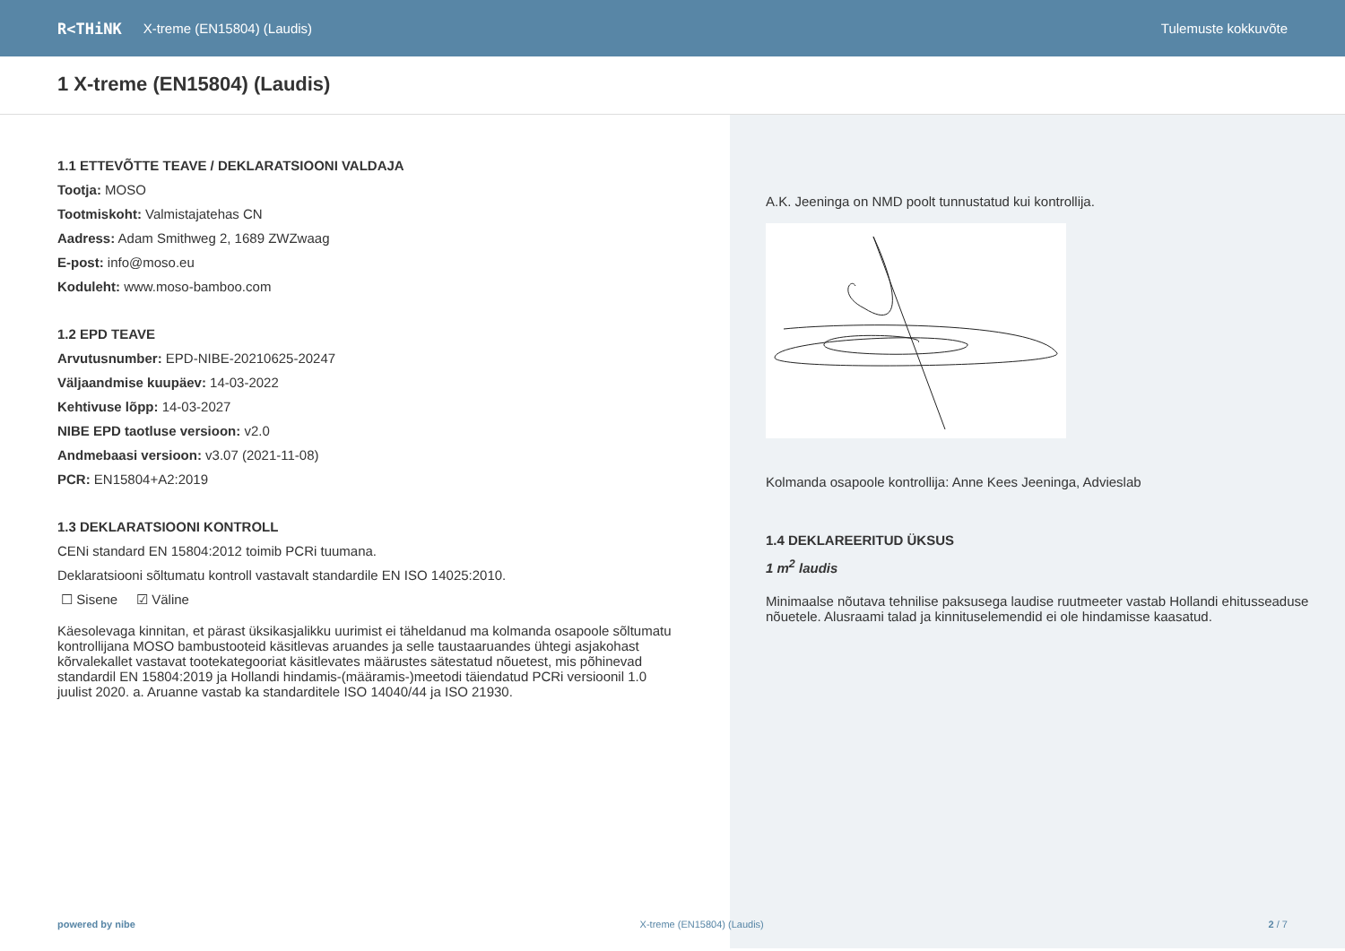R<THiNK X-treme (EN15804) (Laudis) Tulemuste kokkuvõte
1 X-treme (EN15804) (Laudis)
1.1 ETTEVÕTTE TEAVE / DEKLARATSIOONI VALDAJA
Tootja: MOSO
Tootmiskoht: Valmistajatehas CN
Aadress: Adam Smithweg 2, 1689 ZWZwaag
E-post: info@moso.eu
Koduleht: www.moso-bamboo.com
1.2 EPD TEAVE
Arvutusnumber: EPD-NIBE-20210625-20247
Väljaandmise kuupäev: 14-03-2022
Kehtivuse lõpp: 14-03-2027
NIBE EPD taotluse versioon: v2.0
Andmebaasi versioon: v3.07 (2021-11-08)
PCR: EN15804+A2:2019
1.3 DEKLARATSIOONI KONTROLL
CENi standard EN 15804:2012 toimib PCRi tuumana.
Deklaratsiooni sõltumatu kontroll vastavalt standardile EN ISO 14025:2010.
☐ Sisene ☑ Väline
Käesolevaga kinnitan, et pärast üksikasjalikku uurimist ei täheldanud ma kolmanda osapoole sõltumatu kontrollijana MOSO bambustooteid käsitlevas aruandes ja selle taustaaruandes ühtegi asjakohast kõrvalekallet vastavat tootekategooriat käsitlevates määrustes sätestatud nõuetest, mis põhinevad standardil EN 15804:2019 ja Hollandi hindamis-(määramis-)meetodi täiendatud PCRi versioonil 1.0 juulist 2020. a. Aruanne vastab ka standarditele ISO 14040/44 ja ISO 21930.
A.K. Jeeninga on NMD poolt tunnustatud kui kontrollija.
Kolmanda osapoole kontrollija: Anne Kees Jeeninga, Advieslab
1.4 DEKLAREERITUD ÜKSUS
1 m<sup>2</sup> laudis
Minimaalse nõutava tehnilise paksusega laudise ruutmeeter vastab Hollandi ehitusseaduse nõuetele. Alusraami talad ja kinnituselemendid ei ole hindamisse kaasatud.
powered by nibe X-treme (EN15804) (Laudis) 2 / 7